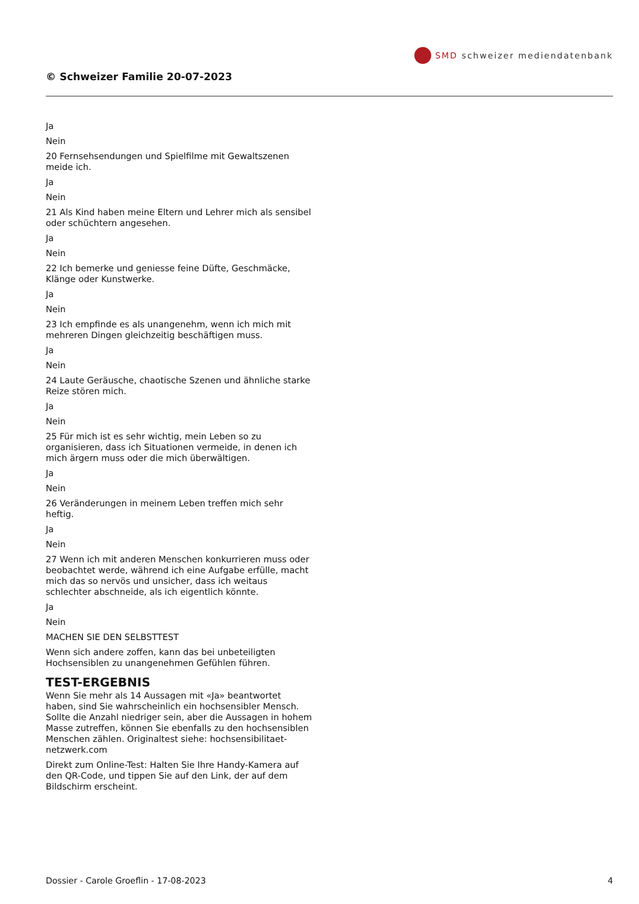SMD schweizer mediendatenbank
© Schweizer Familie 20-07-2023
Ja
Nein
20 Fernsehsendungen und Spielfilme mit Gewaltszenen meide ich.
Ja
Nein
21 Als Kind haben meine Eltern und Lehrer mich als sensibel oder schüchtern angesehen.
Ja
Nein
22 Ich bemerke und geniesse feine Düfte, Geschmäcke, Klänge oder Kunstwerke.
Ja
Nein
23 Ich empfinde es als unangenehm, wenn ich mich mit mehreren Dingen gleichzeitig beschäftigen muss.
Ja
Nein
24 Laute Geräusche, chaotische Szenen und ähnliche starke Reize stören mich.
Ja
Nein
25 Für mich ist es sehr wichtig, mein Leben so zu organisieren, dass ich Situationen vermeide, in denen ich mich ärgern muss oder die mich überwältigen.
Ja
Nein
26 Veränderungen in meinem Leben treffen mich sehr heftig.
Ja
Nein
27 Wenn ich mit anderen Menschen konkurrieren muss oder beobachtet werde, während ich eine Aufgabe erfülle, macht mich das so nervös und unsicher, dass ich weitaus schlechter abschneide, als ich eigentlich könnte.
Ja
Nein
MACHEN SIE DEN SELBSTTEST
Wenn sich andere zoffen, kann das bei unbeteiligten Hochsensiblen zu unangenehmen Gefühlen führen.
TEST-ERGEBNIS
Wenn Sie mehr als 14 Aussagen mit «Ja» beantwortet haben, sind Sie wahrscheinlich ein hochsensibler Mensch. Sollte die Anzahl niedriger sein, aber die Aussagen in hohem Masse zutreffen, können Sie ebenfalls zu den hochsensiblen Menschen zählen. Originaltest siehe: hochsensibilitaet-netzwerk.com
Direkt zum Online-Test: Halten Sie Ihre Handy-Kamera auf den QR-Code, und tippen Sie auf den Link, der auf dem Bildschirm erscheint.
Dossier - Carole Groeflin - 17-08-2023 4